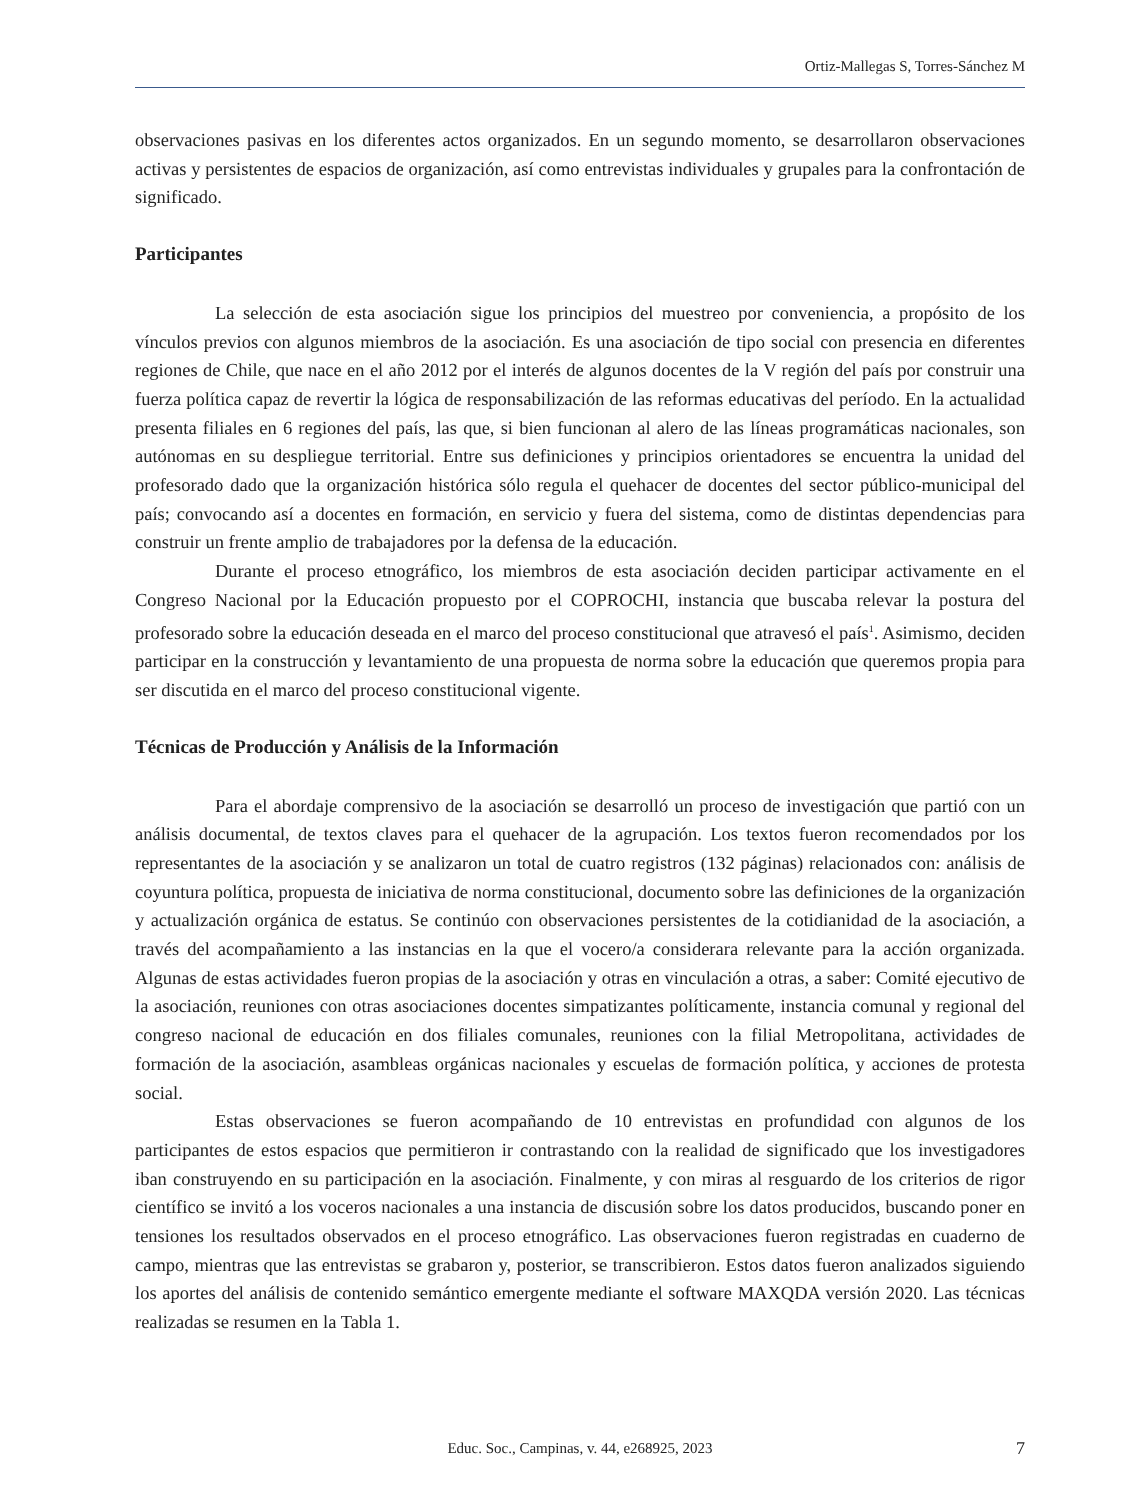Ortiz-Mallegas S, Torres-Sánchez M
observaciones pasivas en los diferentes actos organizados. En un segundo momento, se desarrollaron observaciones activas y persistentes de espacios de organización, así como entrevistas individuales y grupales para la confrontación de significado.
Participantes
La selección de esta asociación sigue los principios del muestreo por conveniencia, a propósito de los vínculos previos con algunos miembros de la asociación. Es una asociación de tipo social con presencia en diferentes regiones de Chile, que nace en el año 2012 por el interés de algunos docentes de la V región del país por construir una fuerza política capaz de revertir la lógica de responsabilización de las reformas educativas del período. En la actualidad presenta filiales en 6 regiones del país, las que, si bien funcionan al alero de las líneas programáticas nacionales, son autónomas en su despliegue territorial. Entre sus definiciones y principios orientadores se encuentra la unidad del profesorado dado que la organización histórica sólo regula el quehacer de docentes del sector público-municipal del país; convocando así a docentes en formación, en servicio y fuera del sistema, como de distintas dependencias para construir un frente amplio de trabajadores por la defensa de la educación.
Durante el proceso etnográfico, los miembros de esta asociación deciden participar activamente en el Congreso Nacional por la Educación propuesto por el COPROCHI, instancia que buscaba relevar la postura del profesorado sobre la educación deseada en el marco del proceso constitucional que atravesó el país<sup>1</sup>. Asimismo, deciden participar en la construcción y levantamiento de una propuesta de norma sobre la educación que queremos propia para ser discutida en el marco del proceso constitucional vigente.
Técnicas de Producción y Análisis de la Información
Para el abordaje comprensivo de la asociación se desarrolló un proceso de investigación que partió con un análisis documental, de textos claves para el quehacer de la agrupación. Los textos fueron recomendados por los representantes de la asociación y se analizaron un total de cuatro registros (132 páginas) relacionados con: análisis de coyuntura política, propuesta de iniciativa de norma constitucional, documento sobre las definiciones de la organización y actualización orgánica de estatus. Se continúo con observaciones persistentes de la cotidianidad de la asociación, a través del acompañamiento a las instancias en la que el vocero/a considerara relevante para la acción organizada. Algunas de estas actividades fueron propias de la asociación y otras en vinculación a otras, a saber: Comité ejecutivo de la asociación, reuniones con otras asociaciones docentes simpatizantes políticamente, instancia comunal y regional del congreso nacional de educación en dos filiales comunales, reuniones con la filial Metropolitana, actividades de formación de la asociación, asambleas orgánicas nacionales y escuelas de formación política, y acciones de protesta social.
Estas observaciones se fueron acompañando de 10 entrevistas en profundidad con algunos de los participantes de estos espacios que permitieron ir contrastando con la realidad de significado que los investigadores iban construyendo en su participación en la asociación. Finalmente, y con miras al resguardo de los criterios de rigor científico se invitó a los voceros nacionales a una instancia de discusión sobre los datos producidos, buscando poner en tensiones los resultados observados en el proceso etnográfico. Las observaciones fueron registradas en cuaderno de campo, mientras que las entrevistas se grabaron y, posterior, se transcribieron. Estos datos fueron analizados siguiendo los aportes del análisis de contenido semántico emergente mediante el software MAXQDA versión 2020. Las técnicas realizadas se resumen en la Tabla 1.
Educ. Soc., Campinas, v. 44, e268925, 2023 7